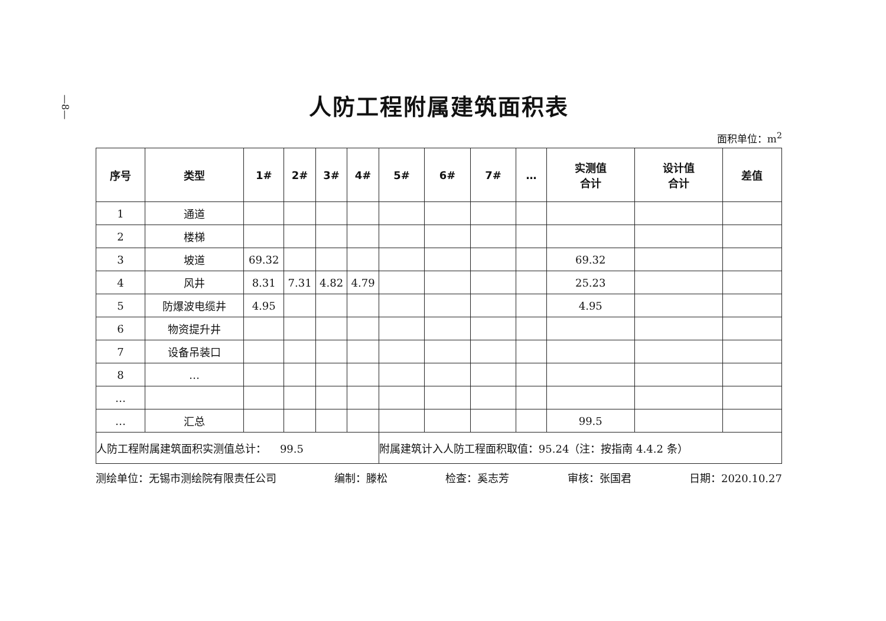—8—
人防工程附属建筑面积表
面积单位：m<sup>2</sup>
| 序号 | 类型 | 1# | 2# | 3# | 4# | 5# | 6# | 7# | … | 实测值 合计 | 设计值 合计 | 差值 |
| --- | --- | --- | --- | --- | --- | --- | --- | --- | --- | --- | --- | --- |
| 1 | 通道 | | | | | | | | | | | |
| 2 | 楼梯 | | | | | | | | | | | |
| 3 | 坡道 | 69.32 | | | | | | | | 69.32 | | |
| 4 | 风井 | 8.31 | 7.31 | 4.82 | 4.79 | | | | | 25.23 | | |
| 5 | 防爆波电缆井 | 4.95 | | | | | | | | 4.95 | | |
| 6 | 物资提升井 | | | | | | | | | | | |
| 7 | 设备吊装口 | | | | | | | | | | | |
| 8 | … | | | | | | | | | | | |
| … | | | | | | | | | | | | |
| … | 汇总 | | | | | | | | | 99.5 | | |
| 人防工程附属建筑面积实测值总计： 99.5 | | | | | | 附属建筑计入人防工程面积取值：95.24（注：按指南 4.4.2 条） | | | | | | |
测绘单位：无锡市测绘院有限责任公司 编制：滕松 检查：奚志芳 审核：张国君 日期：2020.10.27